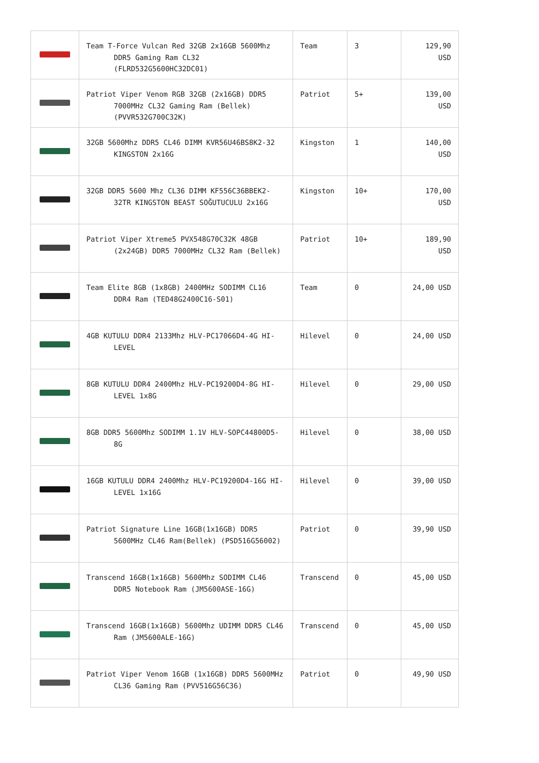| | Team T-Force Vulcan Red 32GB 2x16GB 5600Mhz DDR5 Gaming Ram CL32 (FLRD532G5600HC32DC01) | Team | 3 | 129,90 USD |
| | Patriot Viper Venom RGB 32GB (2x16GB) DDR5 7000MHz CL32 Gaming Ram (Bellek) (PVVR532G700C32K) | Patriot | 5+ | 139,00 USD |
| | 32GB 5600Mhz DDR5 CL46 DIMM KVR56U46BS8K2-32 KINGSTON 2x16G | Kingston | 1 | 140,00 USD |
| | 32GB DDR5 5600 Mhz CL36 DIMM KF556C36BBEK2-32TR KINGSTON BEAST SOĞUTUCULU 2x16G | Kingston | 10+ | 170,00 USD |
| | Patriot Viper Xtreme5 PVX548G70C32K 48GB (2x24GB) DDR5 7000MHz CL32 Ram (Bellek) | Patriot | 10+ | 189,90 USD |
| | Team Elite 8GB (1x8GB) 2400MHz SODIMM CL16 DDR4 Ram (TED48G2400C16-S01) | Team | 0 | 24,00 USD |
| | 4GB KUTULU DDR4 2133Mhz HLV-PC17066D4-4G HI-LEVEL | Hilevel | 0 | 24,00 USD |
| | 8GB KUTULU DDR4 2400Mhz HLV-PC19200D4-8G HI-LEVEL 1x8G | Hilevel | 0 | 29,00 USD |
| | 8GB DDR5 5600Mhz SODIMM 1.1V HLV-SOPC44800D5-8G | Hilevel | 0 | 38,00 USD |
| | 16GB KUTULU DDR4 2400Mhz HLV-PC19200D4-16G HI-LEVEL 1x16G | Hilevel | 0 | 39,00 USD |
| | Patriot Signature Line 16GB(1x16GB) DDR5 5600MHz CL46 Ram(Bellek) (PSD516G56002) | Patriot | 0 | 39,90 USD |
| | Transcend 16GB(1x16GB) 5600Mhz SODIMM CL46 DDR5 Notebook Ram (JM5600ASE-16G) | Transcend | 0 | 45,00 USD |
| | Transcend 16GB(1x16GB) 5600Mhz UDIMM DDR5 CL46 Ram (JM5600ALE-16G) | Transcend | 0 | 45,00 USD |
| | Patriot Viper Venom 16GB (1x16GB) DDR5 5600MHz CL36 Gaming Ram (PVV516G56C36) | Patriot | 0 | 49,90 USD |